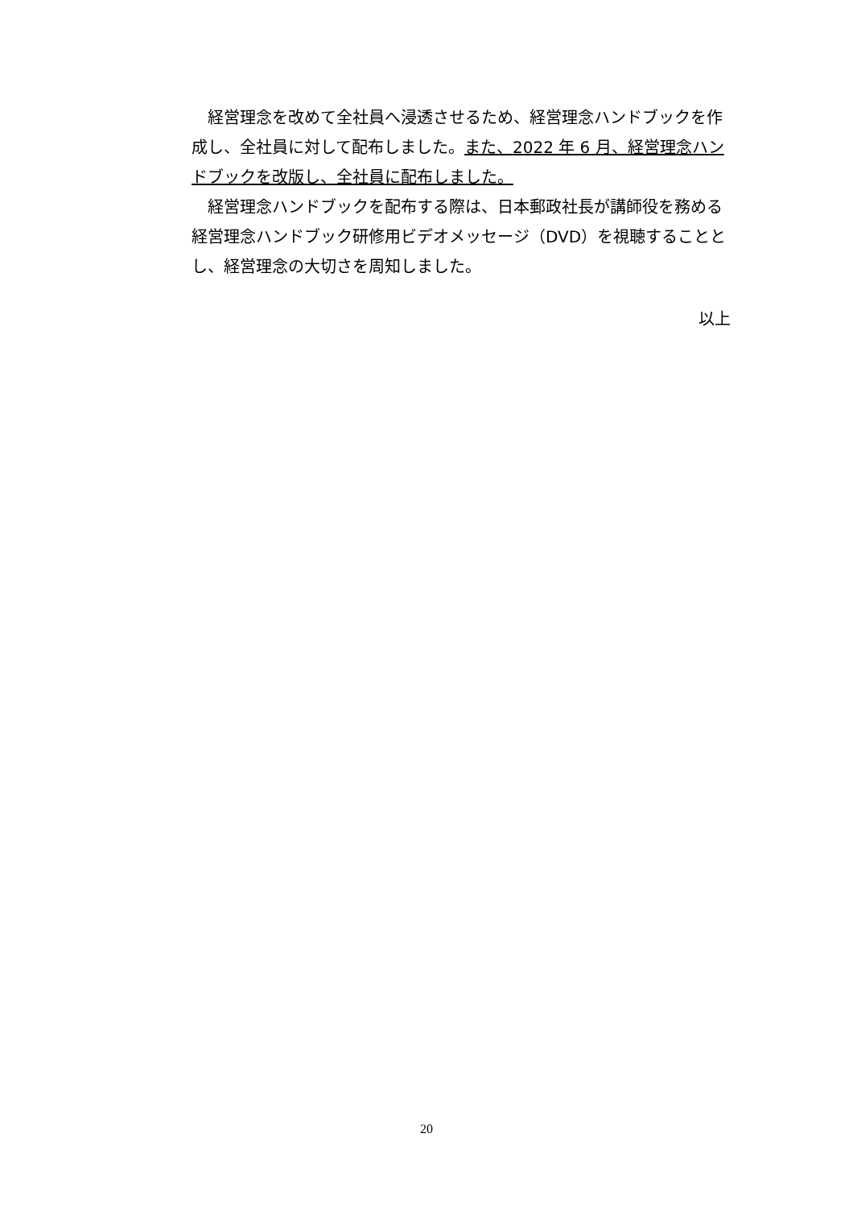経営理念を改めて全社員へ浸透させるため、経営理念ハンドブックを作成し、全社員に対して配布しました。また、2022 年 6 月、経営理念ハンドブックを改版し、全社員に配布しました。
　経営理念ハンドブックを配布する際は、日本郵政社長が講師役を務める経営理念ハンドブック研修用ビデオメッセージ（DVD）を視聴することとし、経営理念の大切さを周知しました。
以上
20